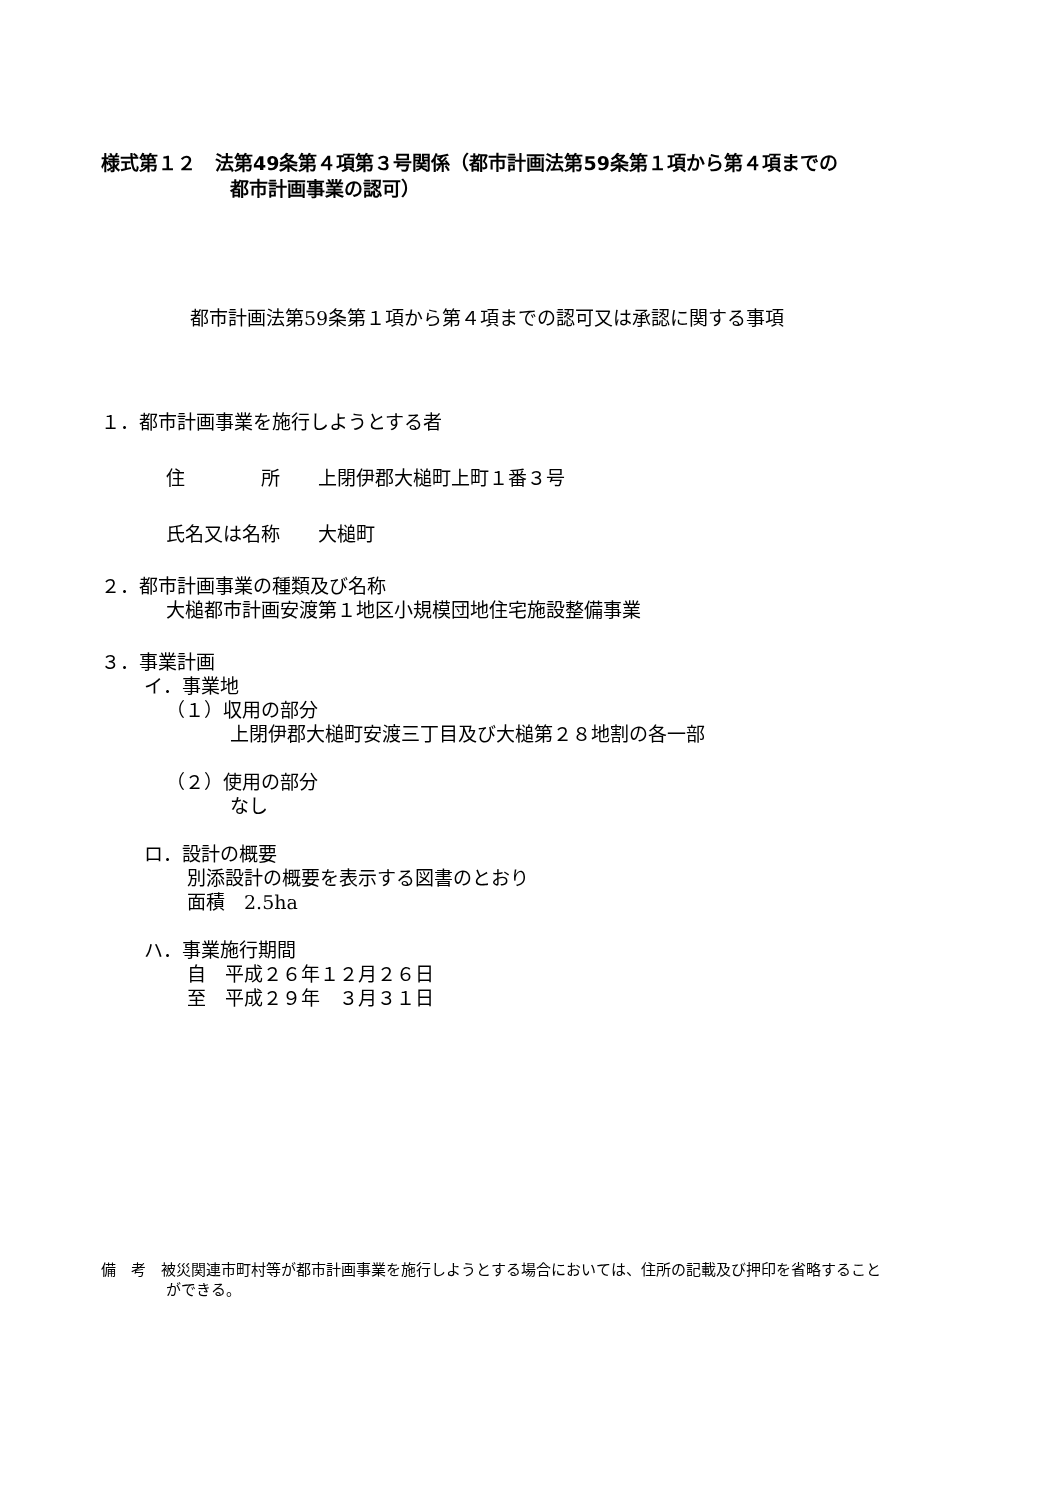様式第１２　法第49条第４項第３号関係（都市計画法第59条第１項から第４項までの
都市計画事業の認可）
都市計画法第59条第１項から第４項までの認可又は承認に関する事項
１．都市計画事業を施行しようとする者
住　　　　所　　上閉伊郡大槌町上町１番３号
氏名又は名称　　大槌町
２．都市計画事業の種類及び名称
大槌都市計画安渡第１地区小規模団地住宅施設整備事業
３．事業計画
イ．事業地
（１）収用の部分
上閉伊郡大槌町安渡三丁目及び大槌第２８地割の各一部
（２）使用の部分
なし
ロ．設計の概要
別添設計の概要を表示する図書のとおり
面積　2.5ha
ハ．事業施行期間
自　平成２６年１２月２６日
至　平成２９年　３月３１日
備　考　被災関連市町村等が都市計画事業を施行しようとする場合においては、住所の記載及び押印を省略すること
ができる。